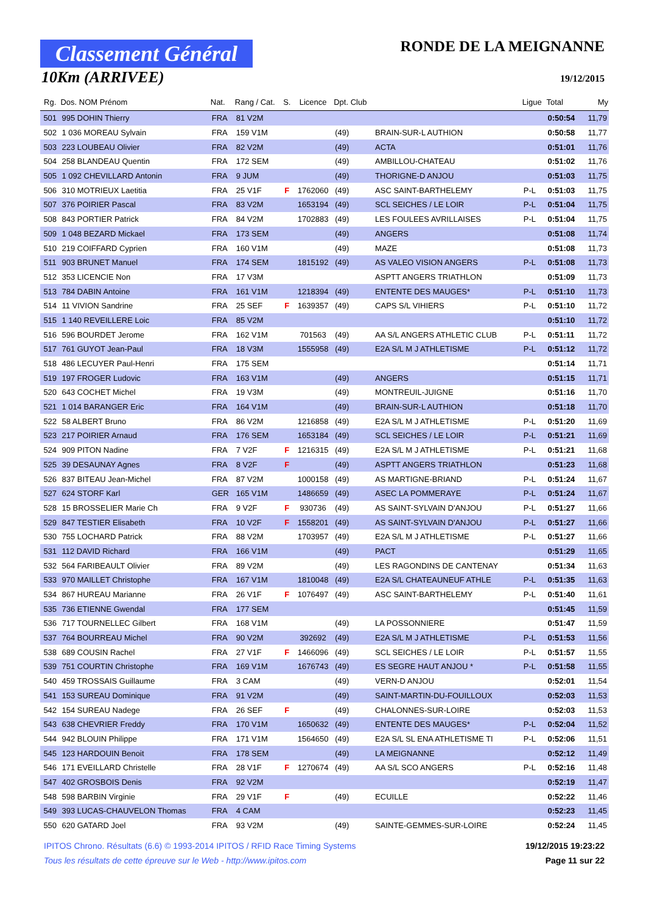Classement Général
10Km (ARRIVEE)
RONDE DE LA MEIGNANNE
19/12/2015
| Rg. | Dos. NOM Prénom | Nat. | Rang / Cat. | S. | Licence | Dpt. Club | | Ligue | Total | My |
| --- | --- | --- | --- | --- | --- | --- | --- | --- | --- | --- |
| 501 | 995 DOHIN Thierry | FRA | 81 V2M | | | | | | 0:50:54 | 11,79 |
| 502 | 1 036 MOREAU Sylvain | FRA | 159 V1M | | | (49) | BRAIN-SUR-L AUTHION | | 0:50:58 | 11,77 |
| 503 | 223 LOUBEAU Olivier | FRA | 82 V2M | | | (49) | ACTA | | 0:51:01 | 11,76 |
| 504 | 258 BLANDEAU Quentin | FRA | 172 SEM | | | (49) | AMBILLOU-CHATEAU | | 0:51:02 | 11,76 |
| 505 | 1 092 CHEVILLARD Antonin | FRA | 9 JUM | | | (49) | THORIGNE-D ANJOU | | 0:51:03 | 11,75 |
| 506 | 310 MOTRIEUX Laetitia | FRA | 25 V1F | F | 1762060 | (49) | ASC SAINT-BARTHELEMY | P-L | 0:51:03 | 11,75 |
| 507 | 376 POIRIER Pascal | FRA | 83 V2M | | 1653194 | (49) | SCL SEICHES / LE LOIR | P-L | 0:51:04 | 11,75 |
| 508 | 843 PORTIER Patrick | FRA | 84 V2M | | 1702883 | (49) | LES FOULEES AVRILLAISES | P-L | 0:51:04 | 11,75 |
| 509 | 1 048 BEZARD Mickael | FRA | 173 SEM | | | (49) | ANGERS | | 0:51:08 | 11,74 |
| 510 | 219 COIFFARD Cyprien | FRA | 160 V1M | | | (49) | MAZE | | 0:51:08 | 11,73 |
| 511 | 903 BRUNET Manuel | FRA | 174 SEM | | 1815192 | (49) | AS VALEO VISION ANGERS | P-L | 0:51:08 | 11,73 |
| 512 | 353 LICENCIE Non | FRA | 17 V3M | | | | ASPTT ANGERS TRIATHLON | | 0:51:09 | 11,73 |
| 513 | 784 DABIN Antoine | FRA | 161 V1M | | 1218394 | (49) | ENTENTE DES MAUGES* | P-L | 0:51:10 | 11,73 |
| 514 | 11 VIVION Sandrine | FRA | 25 SEF | F | 1639357 | (49) | CAPS S/L VIHIERS | P-L | 0:51:10 | 11,72 |
| 515 | 1 140 REVEILLERE Loic | FRA | 85 V2M | | | | | | 0:51:10 | 11,72 |
| 516 | 596 BOURDET Jerome | FRA | 162 V1M | | 701563 | (49) | AA S/L ANGERS ATHLETIC CLUB | P-L | 0:51:11 | 11,72 |
| 517 | 761 GUYOT Jean-Paul | FRA | 18 V3M | | 1555958 | (49) | E2A S/L M J ATHLETISME | P-L | 0:51:12 | 11,72 |
| 518 | 486 LECUYER Paul-Henri | FRA | 175 SEM | | | | | | 0:51:14 | 11,71 |
| 519 | 197 FROGER Ludovic | FRA | 163 V1M | | | (49) | ANGERS | | 0:51:15 | 11,71 |
| 520 | 643 COCHET Michel | FRA | 19 V3M | | | (49) | MONTREUIL-JUIGNE | | 0:51:16 | 11,70 |
| 521 | 1 014 BARANGER Eric | FRA | 164 V1M | | | (49) | BRAIN-SUR-L AUTHION | | 0:51:18 | 11,70 |
| 522 | 58 ALBERT Bruno | FRA | 86 V2M | | 1216858 | (49) | E2A S/L M J ATHLETISME | P-L | 0:51:20 | 11,69 |
| 523 | 217 POIRIER Arnaud | FRA | 176 SEM | | 1653184 | (49) | SCL SEICHES / LE LOIR | P-L | 0:51:21 | 11,69 |
| 524 | 909 PITON Nadine | FRA | 7 V2F | F | 1216315 | (49) | E2A S/L M J ATHLETISME | P-L | 0:51:21 | 11,68 |
| 525 | 39 DESAUNAY Agnes | FRA | 8 V2F | F | | (49) | ASPTT ANGERS TRIATHLON | | 0:51:23 | 11,68 |
| 526 | 837 BITEAU Jean-Michel | FRA | 87 V2M | | 1000158 | (49) | AS MARTIGNE-BRIAND | P-L | 0:51:24 | 11,67 |
| 527 | 624 STORF Karl | GER | 165 V1M | | 1486659 | (49) | ASEC LA POMMERAYE | P-L | 0:51:24 | 11,67 |
| 528 | 15 BROSSELIER Marie Ch | FRA | 9 V2F | F | 930736 | (49) | AS SAINT-SYLVAIN D'ANJOU | P-L | 0:51:27 | 11,66 |
| 529 | 847 TESTIER Elisabeth | FRA | 10 V2F | F | 1558201 | (49) | AS SAINT-SYLVAIN D'ANJOU | P-L | 0:51:27 | 11,66 |
| 530 | 755 LOCHARD Patrick | FRA | 88 V2M | | 1703957 | (49) | E2A S/L M J ATHLETISME | P-L | 0:51:27 | 11,66 |
| 531 | 112 DAVID Richard | FRA | 166 V1M | | | (49) | PACT | | 0:51:29 | 11,65 |
| 532 | 564 FARIBEAULT Olivier | FRA | 89 V2M | | | (49) | LES RAGONDINS DE CANTENAY | | 0:51:34 | 11,63 |
| 533 | 970 MAILLET Christophe | FRA | 167 V1M | | 1810048 | (49) | E2A S/L CHATEAUNEUF ATHLE | P-L | 0:51:35 | 11,63 |
| 534 | 867 HUREAU Marianne | FRA | 26 V1F | F | 1076497 | (49) | ASC SAINT-BARTHELEMY | P-L | 0:51:40 | 11,61 |
| 535 | 736 ETIENNE Gwendal | FRA | 177 SEM | | | | | | 0:51:45 | 11,59 |
| 536 | 717 TOURNELLEC Gilbert | FRA | 168 V1M | | | (49) | LA POSSONNIERE | | 0:51:47 | 11,59 |
| 537 | 764 BOURREAU Michel | FRA | 90 V2M | | 392692 | (49) | E2A S/L M J ATHLETISME | P-L | 0:51:53 | 11,56 |
| 538 | 689 COUSIN Rachel | FRA | 27 V1F | F | 1466096 | (49) | SCL SEICHES / LE LOIR | P-L | 0:51:57 | 11,55 |
| 539 | 751 COURTIN Christophe | FRA | 169 V1M | | 1676743 | (49) | ES SEGRE HAUT ANJOU * | P-L | 0:51:58 | 11,55 |
| 540 | 459 TROSSAIS Guillaume | FRA | 3 CAM | | | (49) | VERN-D ANJOU | | 0:52:01 | 11,54 |
| 541 | 153 SUREAU Dominique | FRA | 91 V2M | | | (49) | SAINT-MARTIN-DU-FOUILLOUX | | 0:52:03 | 11,53 |
| 542 | 154 SUREAU Nadege | FRA | 26 SEF | F | | (49) | CHALONNES-SUR-LOIRE | | 0:52:03 | 11,53 |
| 543 | 638 CHEVRIER Freddy | FRA | 170 V1M | | 1650632 | (49) | ENTENTE DES MAUGES* | P-L | 0:52:04 | 11,52 |
| 544 | 942 BLOUIN Philippe | FRA | 171 V1M | | 1564650 | (49) | E2A S/L SL ENA ATHLETISME TI | P-L | 0:52:06 | 11,51 |
| 545 | 123 HARDOUIN Benoit | FRA | 178 SEM | | | (49) | LA MEIGNANNE | | 0:52:12 | 11,49 |
| 546 | 171 EVEILLARD Christelle | FRA | 28 V1F | F | 1270674 | (49) | AA S/L SCO ANGERS | P-L | 0:52:16 | 11,48 |
| 547 | 402 GROSBOIS Denis | FRA | 92 V2M | | | | | | 0:52:19 | 11,47 |
| 548 | 598 BARBIN Virginie | FRA | 29 V1F | F | | (49) | ECUILLE | | 0:52:22 | 11,46 |
| 549 | 393 LUCAS-CHAUVELON Thomas | FRA | 4 CAM | | | | | | 0:52:23 | 11,45 |
| 550 | 620 GATARD Joel | FRA | 93 V2M | | | (49) | SAINTE-GEMMES-SUR-LOIRE | | 0:52:24 | 11,45 |
IPITOS Chrono. Résultats (6.6) © 1993-2014 IPITOS / RFID Race Timing Systems 19/12/2015 19:23:22
Tous les résultats de cette épreuve sur le Web - http://www.ipitos.com Page 11 sur 22